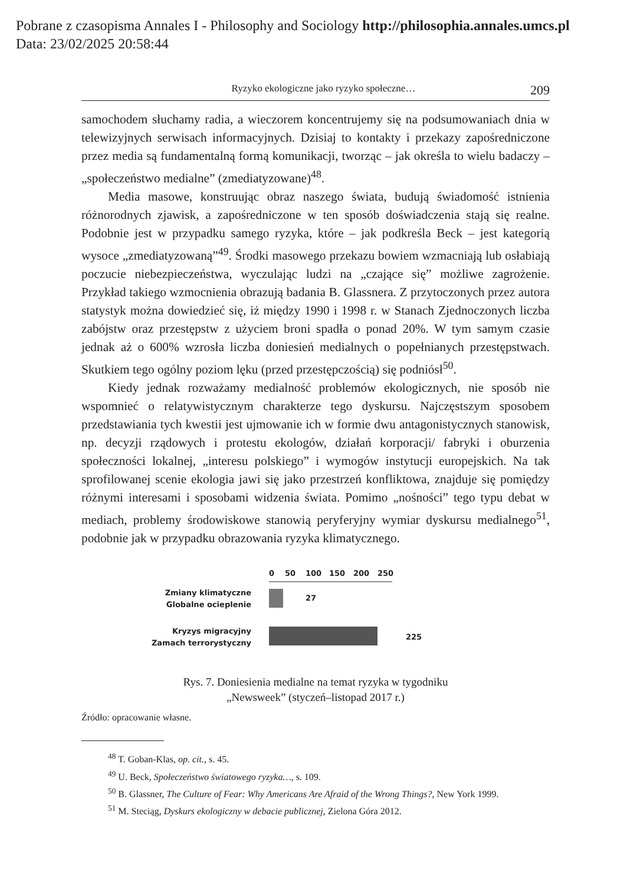Pobrane z czasopisma Annales I - Philosophy and Sociology http://philosophia.annales.umcs.pl
Data: 23/02/2025 20:58:44
Ryzyko ekologiczne jako ryzyko społeczne… 209
samochodem słuchamy radia, a wieczorem koncentrujemy się na podsumowaniach dnia w telewizyjnych serwisach informacyjnych. Dzisiaj to kontakty i przekazy zapośredniczone przez media są fundamentalną formą komunikacji, tworząc – jak określa to wielu badaczy – „społeczeństwo medialne” (zmediatyzowane)<sup>48</sup>.
Media masowe, konstruując obraz naszego świata, budują świadomość istnienia różnorodnych zjawisk, a zapośredniczone w ten sposób doświadczenia stają się realne. Podobnie jest w przypadku samego ryzyka, które – jak podkreśla Beck – jest kategorią wysoce „zmediatyzowaną”<sup>49</sup>. Środki masowego przekazu bowiem wzmacniają lub osłabiają poczucie niebezpieczeństwa, wyczulając ludzi na „czające się” możliwe zagrożenie. Przykład takiego wzmocnienia obrazują badania B. Glassnera. Z przytoczonych przez autora statystyk można dowiedzieć się, iż między 1990 i 1998 r. w Stanach Zjednoczonych liczba zabójstw oraz przestępstw z użyciem broni spadła o ponad 20%. W tym samym czasie jednak aż o 600% wzrosła liczba doniesień medialnych o popełnianych przestępstwach. Skutkiem tego ogólny poziom lęku (przed przestępczością) się podniósł<sup>50</sup>.
Kiedy jednak rozważamy medialność problemów ekologicznych, nie sposób nie wspomnieć o relatywistycznym charakterze tego dyskursu. Najczęstszym sposobem przedstawiania tych kwestii jest ujmowanie ich w formie dwu antagonistycznych stanowisk, np. decyzji rządowych i protestu ekologów, działań korporacji/ fabryki i oburzenia społeczności lokalnej, „interesu polskiego” i wymogów instytucji europejskich. Na tak sprofilowanej scenie ekologia jawi się jako przestrzeń konfliktowa, znajduje się pomiędzy różnymi interesami i sposobami widzenia świata. Pomimo „nośności” tego typu debat w mediach, problemy środowiskowe stanowią peryferyjny wymiar dyskursu medialnego<sup>51</sup>, podobnie jak w przypadku obrazowania ryzyka klimatycznego.
0
50
100
150
200
250
Zmiany klimatyczne
Globalne ocieplenie
27
Kryzys migracyjny
Zamach terrorystyczny
225
Rys. 7. Doniesienia medialne na temat ryzyka w tygodniku
„Newsweek” (styczeń–listopad 2017 r.)
Źródło: opracowanie własne.
<sup>48</sup> T. Goban-Klas, op. cit., s. 45.
<sup>49</sup> U. Beck, Społeczeństwo światowego ryzyka…, s. 109.
<sup>50</sup> B. Glassner, The Culture of Fear: Why Americans Are Afraid of the Wrong Things?, New York 1999.
<sup>51</sup> M. Steciąg, Dyskurs ekologiczny w debacie publicznej, Zielona Góra 2012.